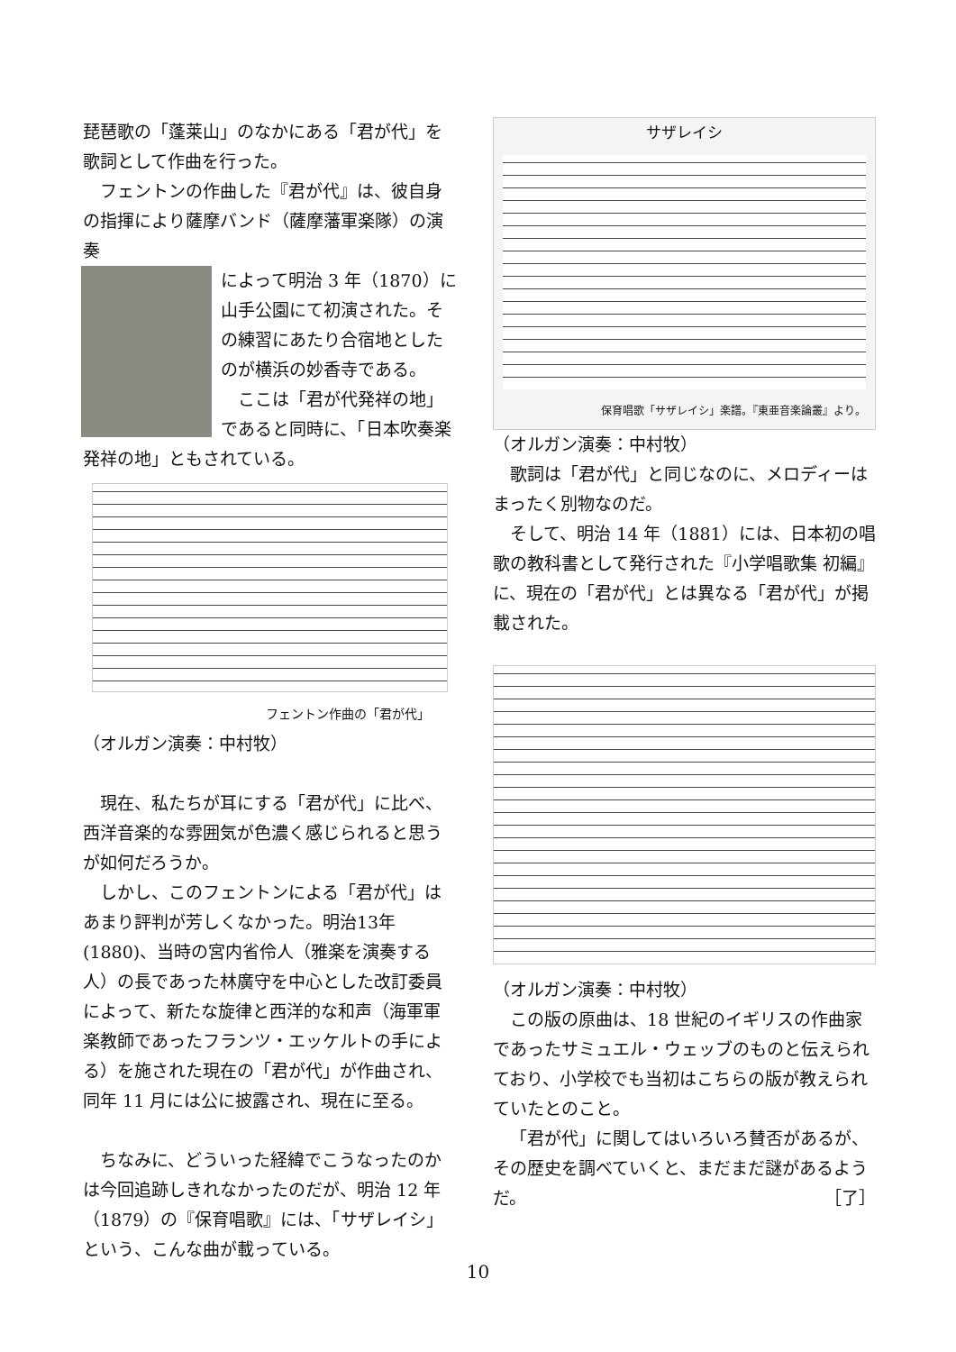琵琶歌の「蓬莱山」のなかにある「君が代」を歌詞として作曲を行った。
フェントンの作曲した『君が代』は、彼自身の指揮により薩摩バンド（薩摩藩軍楽隊）の演奏
によって明治 3 年（1870）に山手公園にて初演された。その練習にあたり合宿地としたのが横浜の妙香寺である。
ここは「君が代発祥の地」であると同時に、「日本吹奏楽発祥の地」ともされている。
フェントン作曲の「君が代」
（オルガン演奏：中村牧）
現在、私たちが耳にする「君が代」に比べ、西洋音楽的な雰囲気が色濃く感じられると思うが如何だろうか。
しかし、このフェントンによる「君が代」はあまり評判が芳しくなかった。明治13年(1880)、当時の宮内省伶人（雅楽を演奏する人）の長であった林廣守を中心とした改訂委員によって、新たな旋律と西洋的な和声（海軍軍楽教師であったフランツ・エッケルトの手による）を施された現在の「君が代」が作曲され、同年 11 月には公に披露され、現在に至る。
ちなみに、どういった経緯でこうなったのかは今回追跡しきれなかったのだが、明治 12 年（1879）の『保育唱歌』には、「サザレイシ」という、こんな曲が載っている。
サザレイシ
保育唱歌「サザレイシ」楽譜。『東亜音楽論叢』より。
（オルガン演奏：中村牧）
歌詞は「君が代」と同じなのに、メロディーはまったく別物なのだ。
そして、明治 14 年（1881）には、日本初の唱歌の教科書として発行された『小学唱歌集 初編』に、現在の「君が代」とは異なる「君が代」が掲載された。
（オルガン演奏：中村牧）
この版の原曲は、18 世紀のイギリスの作曲家であったサミュエル・ウェッブのものと伝えられており、小学校でも当初はこちらの版が教えられていたとのこと。
「君が代」に関してはいろいろ賛否があるが、その歴史を調べていくと、まだまだ謎があるようだ。 ［了］
10